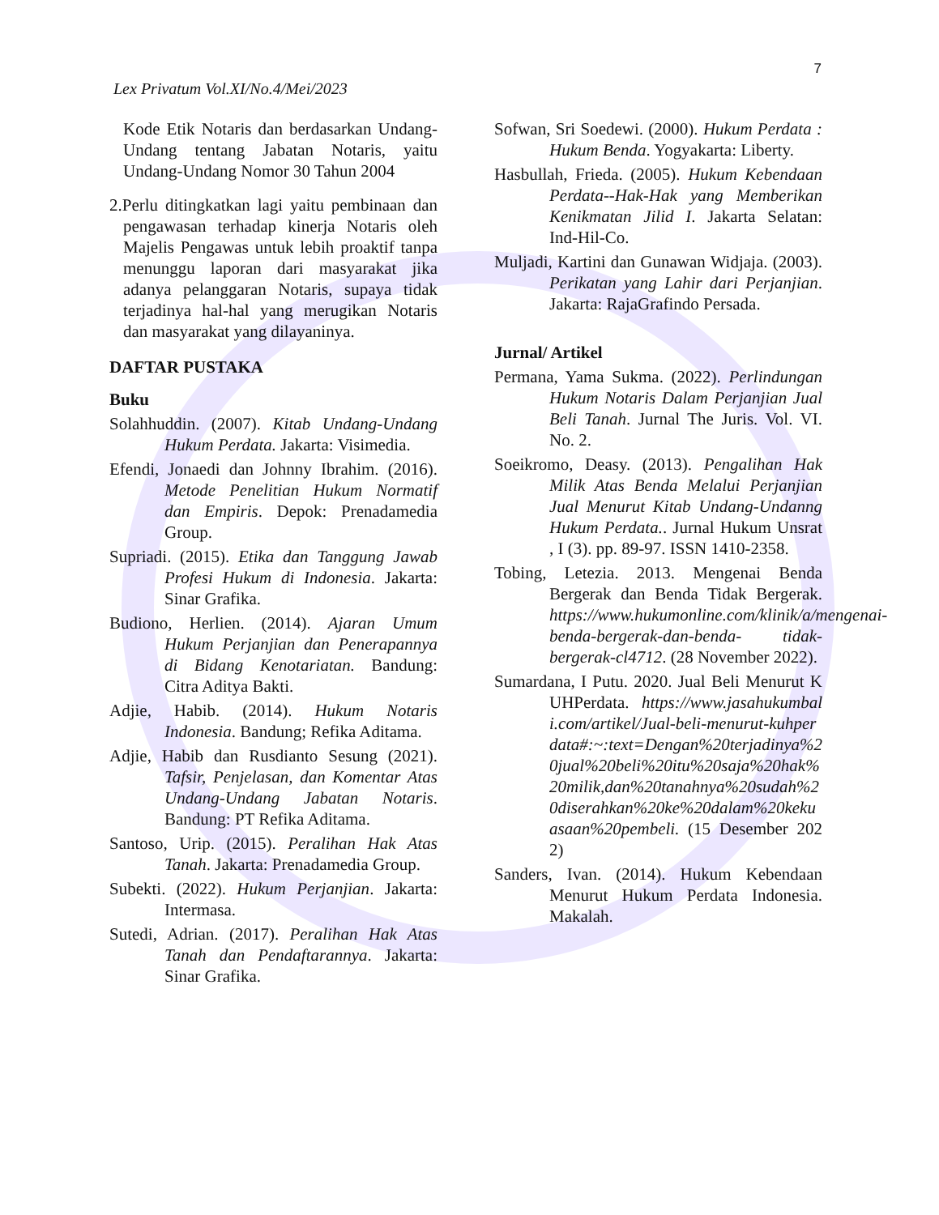7
Lex Privatum Vol.XI/No.4/Mei/2023
Kode Etik Notaris dan berdasarkan Undang-Undang tentang Jabatan Notaris, yaitu Undang-Undang Nomor 30 Tahun 2004
2.Perlu ditingkatkan lagi yaitu pembinaan dan pengawasan terhadap kinerja Notaris oleh Majelis Pengawas untuk lebih proaktif tanpa menunggu laporan dari masyarakat jika adanya pelanggaran Notaris, supaya tidak terjadinya hal-hal yang merugikan Notaris dan masyarakat yang dilayaninya.
DAFTAR PUSTAKA
Buku
Solahhuddin. (2007). Kitab Undang-Undang Hukum Perdata. Jakarta: Visimedia.
Efendi, Jonaedi dan Johnny Ibrahim. (2016). Metode Penelitian Hukum Normatif dan Empiris. Depok: Prenadamedia Group.
Supriadi. (2015). Etika dan Tanggung Jawab Profesi Hukum di Indonesia. Jakarta: Sinar Grafika.
Budiono, Herlien. (2014). Ajaran Umum Hukum Perjanjian dan Penerapannya di Bidang Kenotariatan. Bandung: Citra Aditya Bakti.
Adjie, Habib. (2014). Hukum Notaris Indonesia. Bandung; Refika Aditama.
Adjie, Habib dan Rusdianto Sesung (2021). Tafsir, Penjelasan, dan Komentar Atas Undang-Undang Jabatan Notaris. Bandung: PT Refika Aditama.
Santoso, Urip. (2015). Peralihan Hak Atas Tanah. Jakarta: Prenadamedia Group.
Subekti. (2022). Hukum Perjanjian. Jakarta: Intermasa.
Sutedi, Adrian. (2017). Peralihan Hak Atas Tanah dan Pendaftarannya. Jakarta: Sinar Grafika.
Sofwan, Sri Soedewi. (2000). Hukum Perdata : Hukum Benda. Yogyakarta: Liberty.
Hasbullah, Frieda. (2005). Hukum Kebendaan Perdata--Hak-Hak yang Memberikan Kenikmatan Jilid I. Jakarta Selatan: Ind-Hil-Co.
Muljadi, Kartini dan Gunawan Widjaja. (2003). Perikatan yang Lahir dari Perjanjian. Jakarta: RajaGrafindo Persada.
Jurnal/ Artikel
Permana, Yama Sukma. (2022). Perlindungan Hukum Notaris Dalam Perjanjian Jual Beli Tanah. Jurnal The Juris. Vol. VI. No. 2.
Soeikromo, Deasy. (2013). Pengalihan Hak Milik Atas Benda Melalui Perjanjian Jual Menurut Kitab Undang-Undanng Hukum Perdata.. Jurnal Hukum Unsrat , I (3). pp. 89-97. ISSN 1410-2358.
Tobing, Letezia. 2013. Mengenai Benda Bergerak dan Benda Tidak Bergerak. https://www.hukumonline.com/klinik/a/mengenai-benda-bergerak-dan-benda- tidak-bergerak-cl4712. (28 November 2022).
Sumardana, I Putu. 2020. Jual Beli Menurut KUHPerdata. https://www.jasahukumbali.com/artikel/Jual-beli-menurut-kuhperdata#:~:text=Dengan%20terjadinya%20jual%20beli%20itu%20saja%20hak%20milik,dan%20tanahnya%20sudah%20diserahkan%20ke%20dalam%20kekuasaan%20pembeli. (15 Desember 2022)
Sanders, Ivan. (2014). Hukum Kebendaan Menurut Hukum Perdata Indonesia. Makalah.